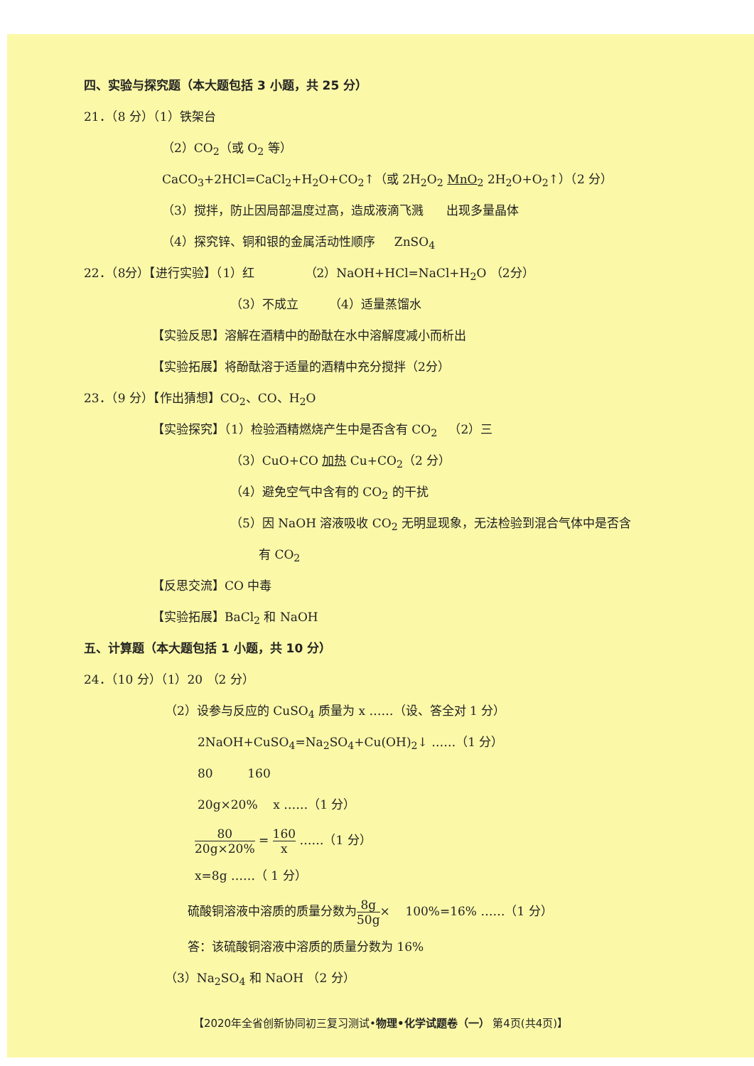四、实验与探究题（本大题包括 3 小题，共 25 分）
21．（8 分）（1）铁架台
（2）CO<sub>2</sub>（或 O<sub>2</sub> 等）
CaCO<sub>3</sub>+2HCl=CaCl<sub>2</sub>+H<sub>2</sub>O+CO<sub>2</sub>↑（或 2H<sub>2</sub>O<sub>2</sub> MnO<sub>2</sub> 2H<sub>2</sub>O+O<sub>2</sub>↑）（2 分）
（3）搅拌，防止因局部温度过高，造成液滴飞溅 出现多量晶体
（4）探究锌、铜和银的金属活动性顺序 ZnSO<sub>4</sub>
22．（8分）【进行实验】（1）红 （2）NaOH+HCl=NaCl+H<sub>2</sub>O （2分）
（3）不成立 （4）适量蒸馏水
【实验反思】溶解在酒精中的酚酞在水中溶解度减小而析出
【实验拓展】将酚酞溶于适量的酒精中充分搅拌（2分）
23．（9 分）【作出猜想】CO<sub>2</sub>、CO、H<sub>2</sub>O
【实验探究】（1）检验酒精燃烧产生中是否含有 CO<sub>2</sub> （2）三
（3）CuO+CO 加热 Cu+CO<sub>2</sub>（2 分）
（4）避免空气中含有的 CO<sub>2</sub> 的干扰
（5）因 NaOH 溶液吸收 CO<sub>2</sub> 无明显现象，无法检验到混合气体中是否含
有 CO<sub>2</sub>
【反思交流】CO 中毒
【实验拓展】BaCl<sub>2</sub> 和 NaOH
五、计算题（本大题包括 1 小题，共 10 分）
24．（10 分）（1）20 （2 分）
（2）设参与反应的 CuSO<sub>4</sub> 质量为 x ……（设、答全对 1 分）
2NaOH+CuSO<sub>4</sub>=Na<sub>2</sub>SO<sub>4</sub>+Cu(OH)<sub>2</sub>↓ ……（1 分）
80 160
20g×20% x ……（1 分）
80 20g×20% = 160 x ……（1 分）
x=8g ……（ 1 分）
硫酸铜溶液中溶质的质量分数为8g 50g× 100%=16% ……（1 分）
答：该硫酸铜溶液中溶质的质量分数为 16%
（3）Na<sub>2</sub>SO<sub>4</sub> 和 NaOH （2 分）
【2020年全省创新协同初三复习测试•物理•化学试题卷（一） 第4页(共4页)】